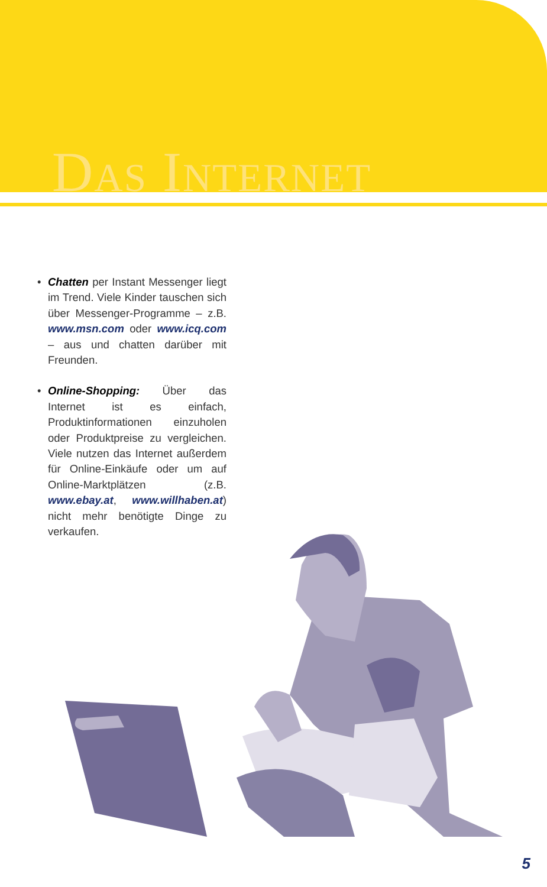Das Internet
• Chatten per Instant Messenger liegt im Trend. Viele Kinder tauschen sich über Messenger-Programme – z.B. www.msn.com oder www.icq.com – aus und chatten darüber mit Freunden.
• Online-Shopping: Über das Internet ist es einfach, Produktinformationen einzuholen oder Produktpreise zu vergleichen. Viele nutzen das Internet außerdem für Online-Einkäufe oder um auf Online-Marktplätzen (z.B. www.ebay.at, www.willhaben.at) nicht mehr benötigte Dinge zu verkaufen.
5